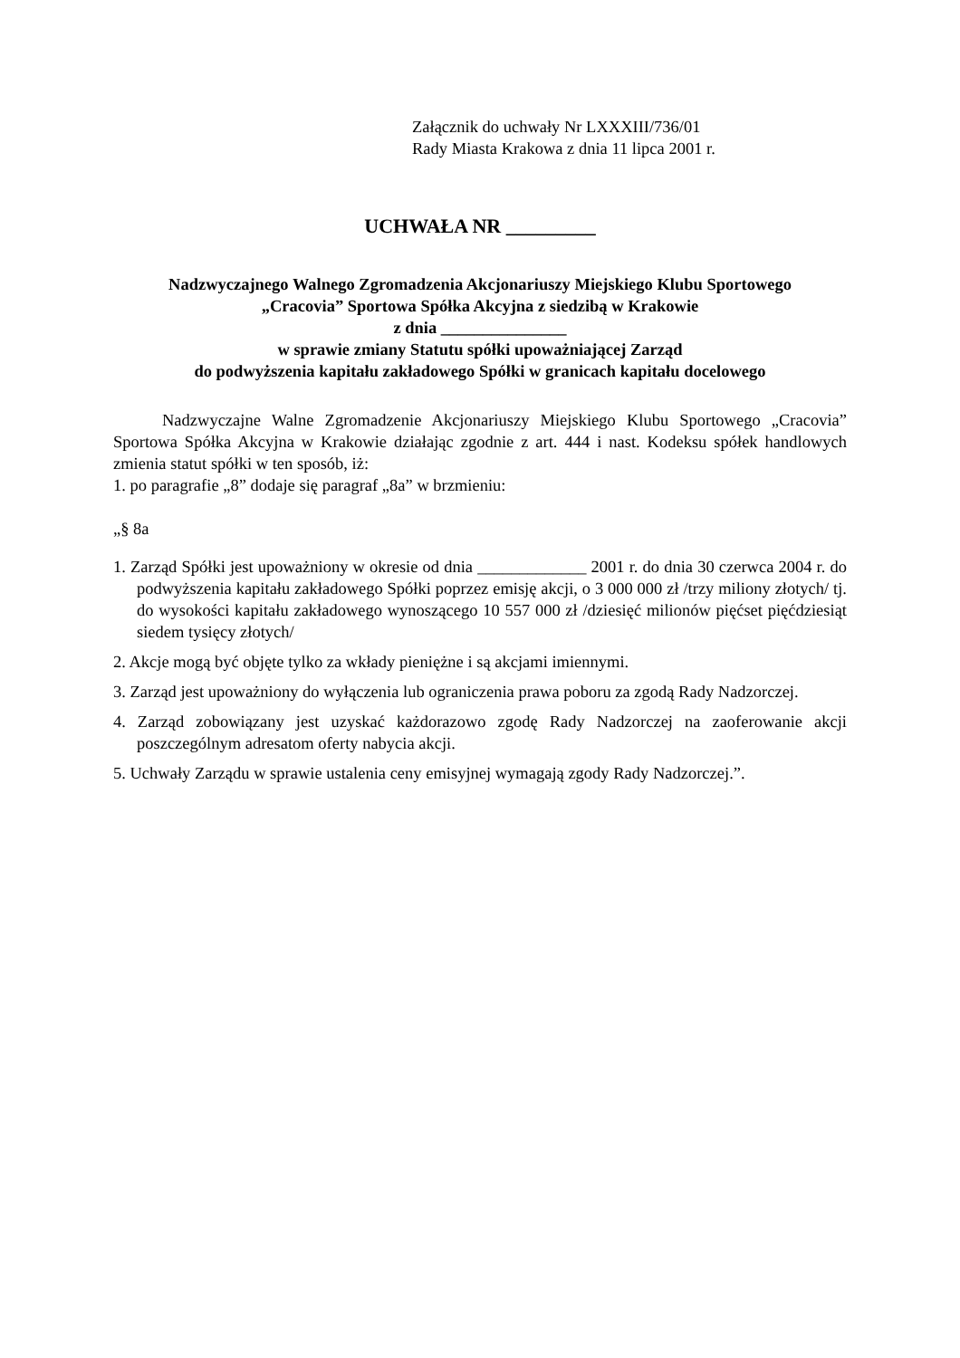Załącznik do uchwały Nr LXXXIII/736/01
Rady Miasta Krakowa z dnia 11 lipca 2001 r.
UCHWAŁA NR _________
Nadzwyczajnego Walnego Zgromadzenia Akcjonariuszy Miejskiego Klubu Sportowego
„Cracovia” Sportowa Spółka Akcyjna z siedzibą w Krakowie
z dnia _______________
w sprawie zmiany Statutu spółki upoważniającej Zarząd
do podwyższenia kapitału zakładowego Spółki w granicach kapitału docelowego
Nadzwyczajne Walne Zgromadzenie Akcjonariuszy Miejskiego Klubu Sportowego „Cracovia” Sportowa Spółka Akcyjna w Krakowie działając zgodnie z art. 444 i nast. Kodeksu spółek handlowych zmienia statut spółki w ten sposób, iż:
1. po paragrafie „8” dodaje się paragraf „8a” w brzmieniu:
„§ 8a
1. Zarząd Spółki jest upoważniony w okresie od dnia _____________ 2001 r. do dnia 30 czerwca 2004 r. do podwyższenia kapitału zakładowego Spółki poprzez emisję akcji, o 3 000 000 zł /trzy miliony złotych/ tj. do wysokości kapitału zakładowego wynoszącego 10 557 000 zł /dziesięć milionów pięćset pięćdziesiąt siedem tysięcy złotych/
2. Akcje mogą być objęte tylko za wkłady pieniężne i są akcjami imiennymi.
3. Zarząd jest upoważniony do wyłączenia lub ograniczenia prawa poboru za zgodą Rady Nadzorczej.
4. Zarząd zobowiązany jest uzyskać każdorazowo zgodę Rady Nadzorczej na zaoferowanie akcji poszczególnym adresatom oferty nabycia akcji.
5. Uchwały Zarządu w sprawie ustalenia ceny emisyjnej wymagają zgody Rady Nadzorczej.”.